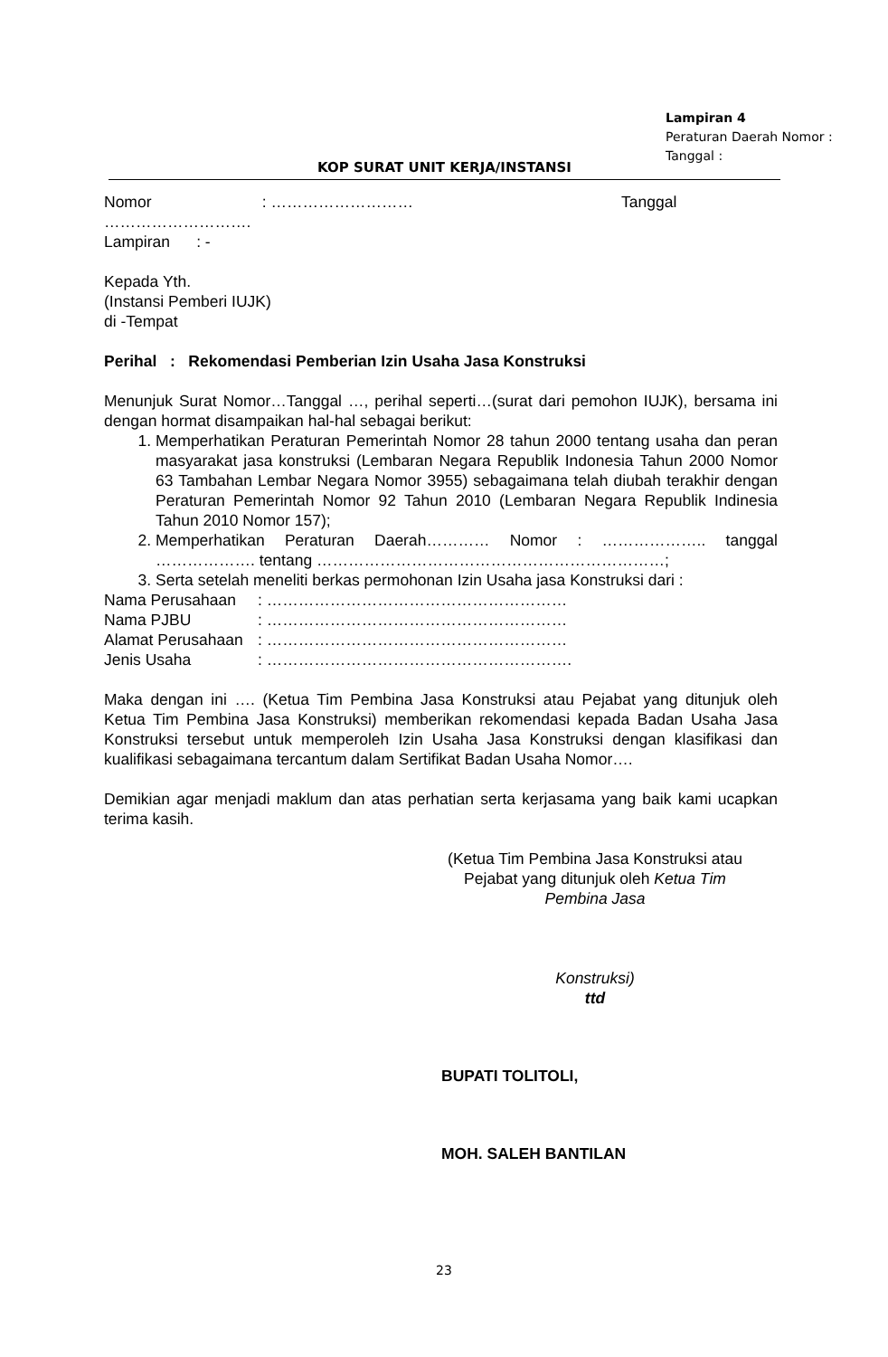Lampiran 4
Peraturan Daerah Nomor :
Tanggal :
KOP SURAT UNIT KERJA/INSTANSI
Nomor : ……………………… Tanggal
……………………….
Lampiran : -
Kepada Yth.
(Instansi Pemberi IUJK)
di -Tempat
Perihal : Rekomendasi Pemberian Izin Usaha Jasa Konstruksi
Menunjuk Surat Nomor…Tanggal …, perihal seperti…(surat dari pemohon IUJK), bersama ini dengan hormat disampaikan hal-hal sebagai berikut:
1. Memperhatikan Peraturan Pemerintah Nomor 28 tahun 2000 tentang usaha dan peran masyarakat jasa konstruksi (Lembaran Negara Republik Indonesia Tahun 2000 Nomor 63 Tambahan Lembar Negara Nomor 3955) sebagaimana telah diubah terakhir dengan Peraturan Pemerintah Nomor 92 Tahun 2010 (Lembaran Negara Republik Indinesia Tahun 2010 Nomor 157);
2. Memperhatikan Peraturan Daerah………… Nomor : ……………….. tanggal ………………. tentang …………………………………………………………;
3. Serta setelah meneliti berkas permohonan Izin Usaha jasa Konstruksi dari :
Nama Perusahaan: …………………………………………………
Nama PJBU: …………………………………………………
Alamat Perusahaan: …………………………………………………
Jenis Usaha: ………………………………………………….
Maka dengan ini …. (Ketua Tim Pembina Jasa Konstruksi atau Pejabat yang ditunjuk oleh Ketua Tim Pembina Jasa Konstruksi) memberikan rekomendasi kepada Badan Usaha Jasa Konstruksi tersebut untuk memperoleh Izin Usaha Jasa Konstruksi dengan klasifikasi dan kualifikasi sebagaimana tercantum dalam Sertifikat Badan Usaha Nomor….
Demikian agar menjadi maklum dan atas perhatian serta kerjasama yang baik kami ucapkan terima kasih.
(Ketua Tim Pembina Jasa Konstruksi atau Pejabat yang ditunjuk oleh Ketua Tim Pembina Jasa
Konstruksi)
ttd
BUPATI TOLITOLI,
MOH. SALEH BANTILAN
23